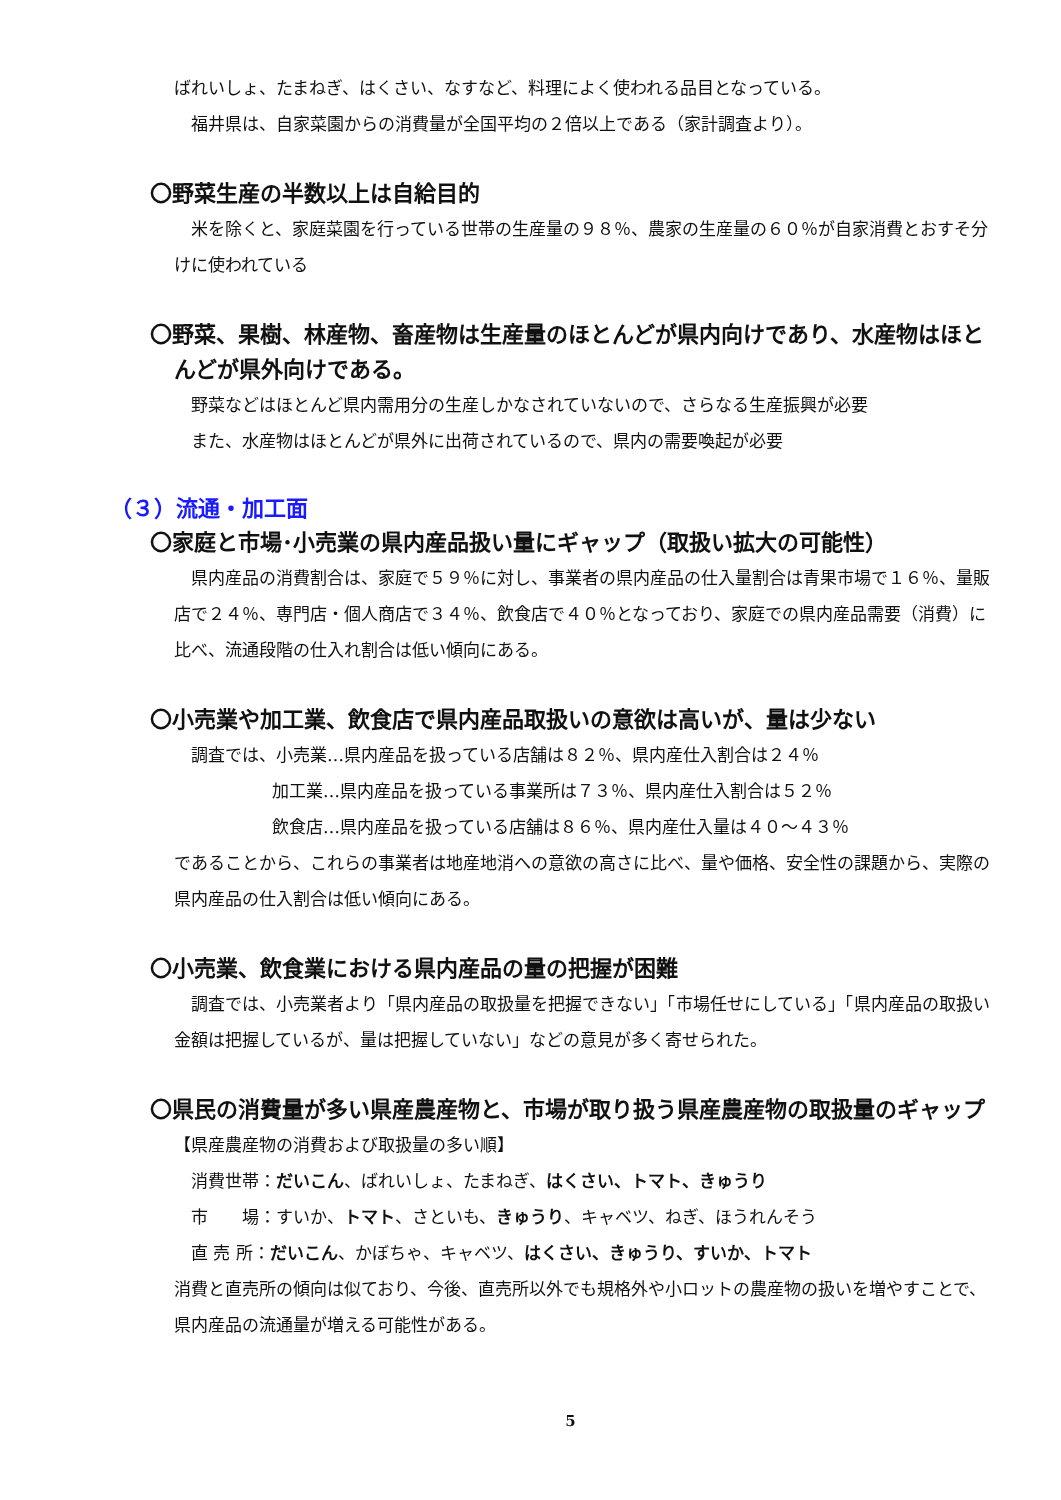ばれいしょ、たまねぎ、はくさい、なすなど、料理によく使われる品目となっている。
　福井県は、自家菜園からの消費量が全国平均の２倍以上である（家計調査より）。
〇野菜生産の半数以上は自給目的
　米を除くと、家庭菜園を行っている世帯の生産量の９８％、農家の生産量の６０％が自家消費とおすそ分けに使われている
〇野菜、果樹、林産物、畜産物は生産量のほとんどが県内向けであり、水産物はほとんどが県外向けである。
　野菜などはほとんど県内需用分の生産しかなされていないので、さらなる生産振興が必要
　また、水産物はほとんどが県外に出荷されているので、県内の需要喚起が必要
（３）流通・加工面
〇家庭と市場･小売業の県内産品扱い量にギャップ（取扱い拡大の可能性）
　県内産品の消費割合は、家庭で５９％に対し、事業者の県内産品の仕入量割合は青果市場で１６％、量販店で２４％、専門店・個人商店で３４％、飲食店で４０％となっており、家庭での県内産品需要（消費）に比べ、流通段階の仕入れ割合は低い傾向にある。
〇小売業や加工業、飲食店で県内産品取扱いの意欲は高いが、量は少ない
　調査では、小売業…県内産品を扱っている店舗は８２％、県内産仕入割合は２４％
加工業…県内産品を扱っている事業所は７３％、県内産仕入割合は５２％
飲食店…県内産品を扱っている店舗は８６％、県内産仕入量は４０～４３％
であることから、これらの事業者は地産地消への意欲の高さに比べ、量や価格、安全性の課題から、実際の県内産品の仕入割合は低い傾向にある。
〇小売業、飲食業における県内産品の量の把握が困難
　調査では、小売業者より「県内産品の取扱量を把握できない」「市場任せにしている」「県内産品の取扱い金額は把握しているが、量は把握していない」などの意見が多く寄せられた。
〇県民の消費量が多い県産農産物と、市場が取り扱う県産農産物の取扱量のギャップ
【県産農産物の消費および取扱量の多い順】
　消費世帯：だいこん、ばれいしょ、たまねぎ、はくさい、トマト、きゅうり
　市　　場：すいか、トマト、さといも、きゅうり、キャベツ、ねぎ、ほうれんそう
　直 売 所：だいこん、かぼちゃ、キャベツ、はくさい、きゅうり、すいか、トマト
消費と直売所の傾向は似ており、今後、直売所以外でも規格外や小ロットの農産物の扱いを増やすことで、県内産品の流通量が増える可能性がある。
5